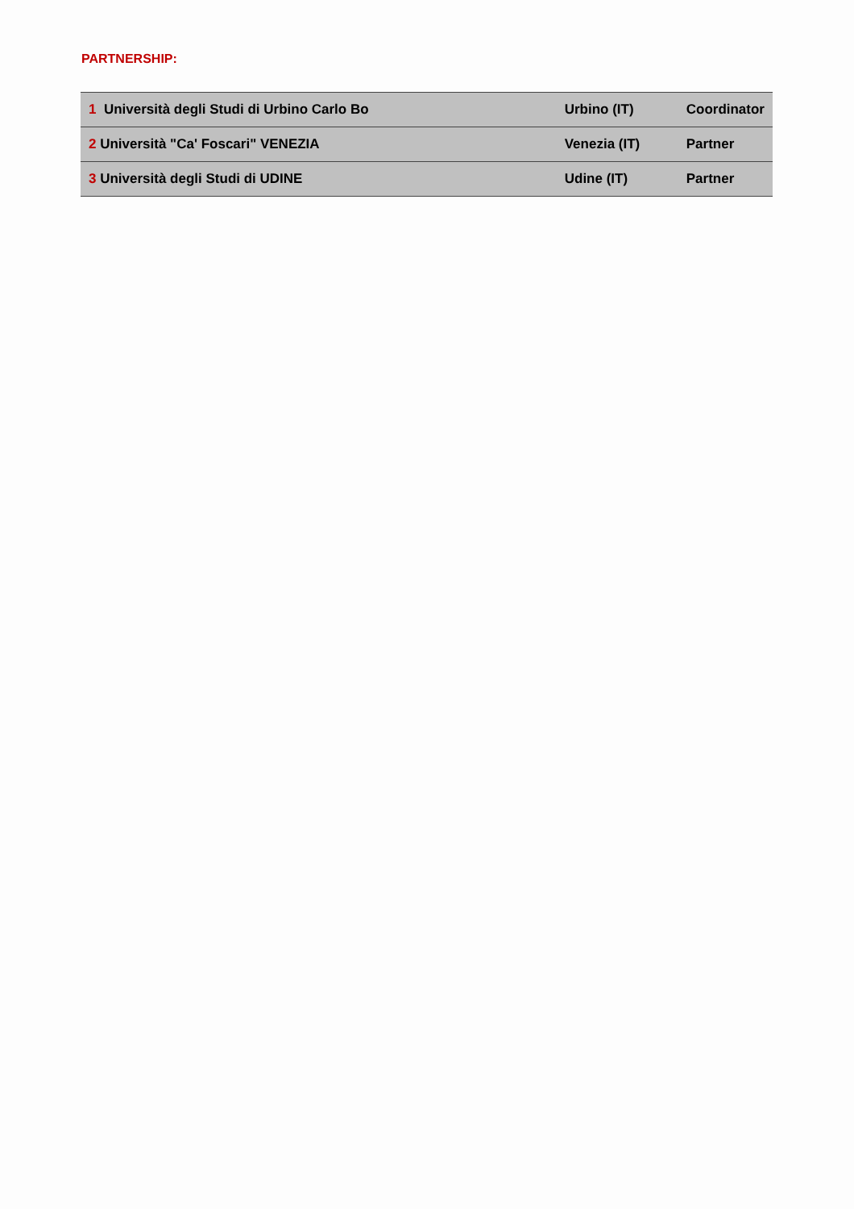PARTNERSHIP:
| 1 Università degli Studi di Urbino Carlo Bo | Urbino (IT) | Coordinator |
| 2 Università "Ca' Foscari" VENEZIA | Venezia (IT) | Partner |
| 3 Università degli Studi di UDINE | Udine (IT) | Partner |